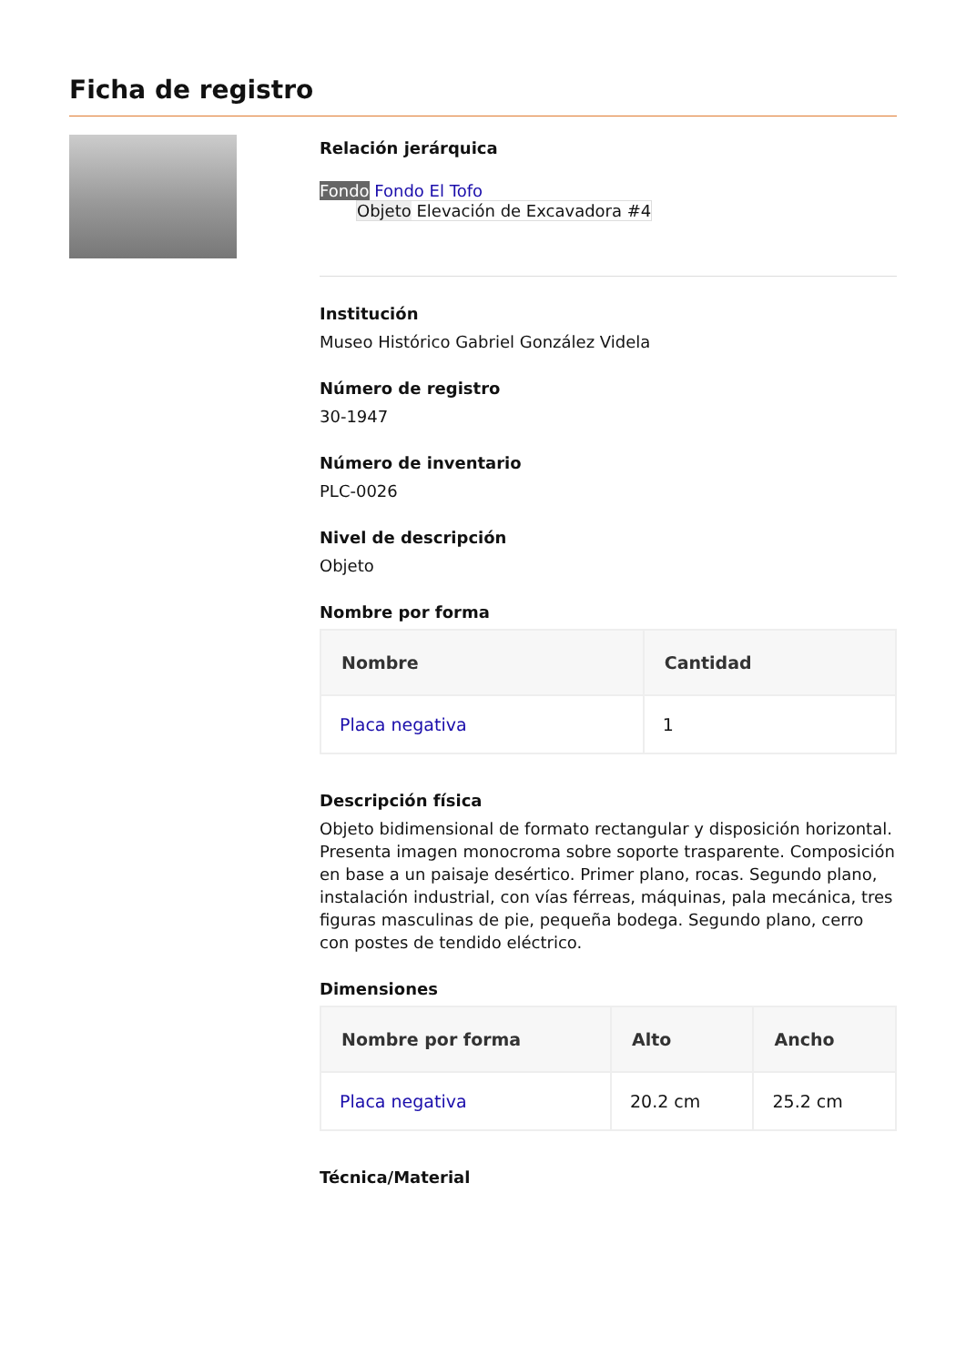Ficha de registro
Relación jerárquica
Fondo Fondo El Tofo
Objeto Elevación de Excavadora #4
Institución
Museo Histórico Gabriel González Videla
Número de registro
30-1947
Número de inventario
PLC-0026
Nivel de descripción
Objeto
Nombre por forma
| Nombre | Cantidad |
| --- | --- |
| Placa negativa | 1 |
Descripción física
Objeto bidimensional de formato rectangular y disposición horizontal. Presenta imagen monocroma sobre soporte trasparente. Composición en base a un paisaje desértico. Primer plano, rocas. Segundo plano, instalación industrial, con vías férreas, máquinas, pala mecánica, tres figuras masculinas de pie, pequeña bodega. Segundo plano, cerro con postes de tendido eléctrico.
Dimensiones
| Nombre por forma | Alto | Ancho |
| --- | --- | --- |
| Placa negativa | 20.2 cm | 25.2 cm |
Técnica/Material